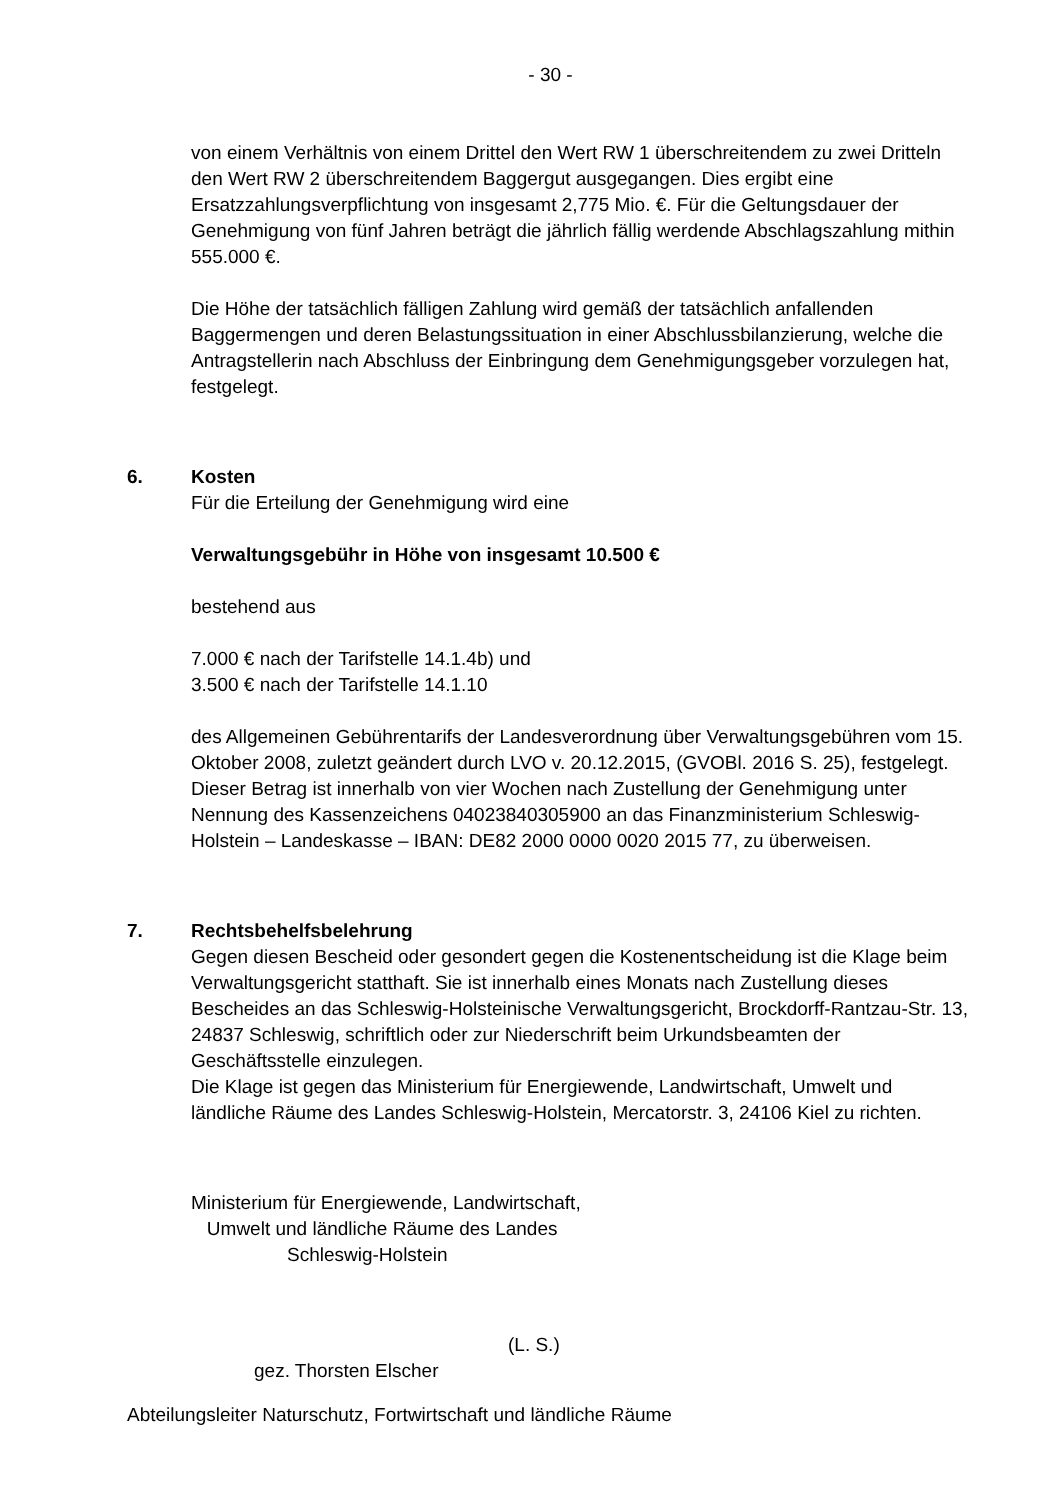- 30 -
von einem Verhältnis von einem Drittel den Wert RW 1 überschreitendem zu zwei Dritteln den Wert RW 2 überschreitendem Baggergut ausgegangen. Dies ergibt eine Ersatzzahlungsverpflichtung von insgesamt 2,775 Mio. €. Für die Geltungsdauer der Genehmigung von fünf Jahren beträgt die jährlich fällig werdende Abschlagszahlung mithin 555.000 €.
Die Höhe der tatsächlich fälligen Zahlung wird gemäß der tatsächlich anfallenden Baggermengen und deren Belastungssituation in einer Abschlussbilanzierung, welche die Antragstellerin nach Abschluss der Einbringung dem Genehmigungsgeber vorzulegen hat, festgelegt.
6. Kosten
Für die Erteilung der Genehmigung wird eine
Verwaltungsgebühr in Höhe von insgesamt 10.500 €
bestehend aus
7.000 € nach der Tarifstelle 14.1.4b) und
3.500 € nach der Tarifstelle 14.1.10
des Allgemeinen Gebührentarifs der Landesverordnung über Verwaltungsgebühren vom 15. Oktober 2008, zuletzt geändert durch LVO v. 20.12.2015, (GVOBl. 2016 S. 25), festgelegt. Dieser Betrag ist innerhalb von vier Wochen nach Zustellung der Genehmigung unter Nennung des Kassenzeichens 04023840305900 an das Finanzministerium Schleswig-Holstein – Landeskasse – IBAN: DE82 2000 0000 0020 2015 77, zu überweisen.
7. Rechtsbehelfsbelehrung
Gegen diesen Bescheid oder gesondert gegen die Kostenentscheidung ist die Klage beim Verwaltungsgericht statthaft. Sie ist innerhalb eines Monats nach Zustellung dieses Bescheides an das Schleswig-Holsteinische Verwaltungsgericht, Brockdorff-Rantzau-Str. 13, 24837 Schleswig, schriftlich oder zur Niederschrift beim Urkundsbeamten der Geschäftsstelle einzulegen.
Die Klage ist gegen das Ministerium für Energiewende, Landwirtschaft, Umwelt und ländliche Räume des Landes Schleswig-Holstein, Mercatorstr. 3, 24106 Kiel zu richten.
Ministerium für Energiewende, Landwirtschaft,
Umwelt und ländliche Räume des Landes
Schleswig-Holstein
(L. S.)
gez. Thorsten Elscher
Abteilungsleiter Naturschutz, Fortwirtschaft und ländliche Räume